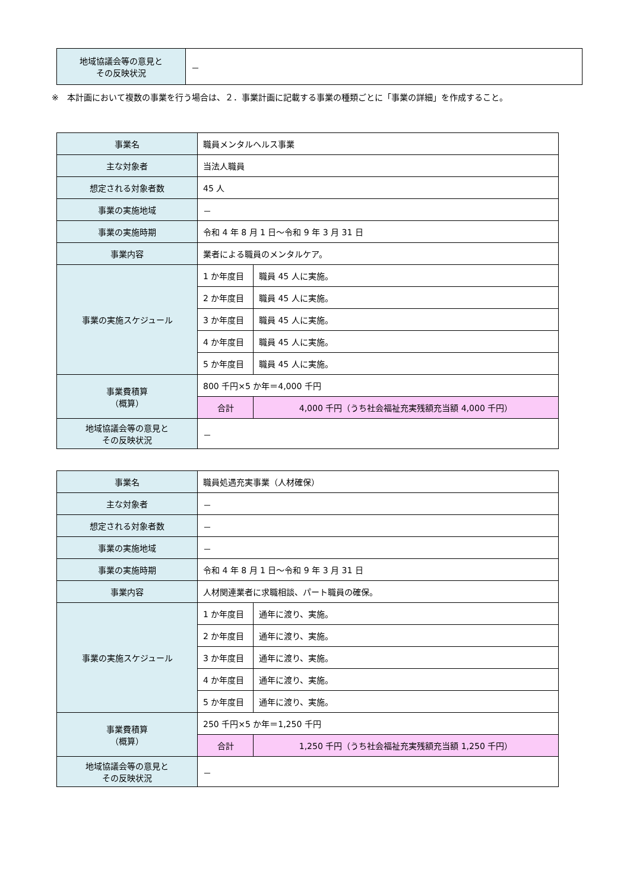| 地域協議会等の意見と その反映状況 | － |
※　本計画において複数の事業を行う場合は、２．事業計画に記載する事業の種類ごとに「事業の詳細」を作成すること。
| 事業名 | 職員メンタルヘルス事業 | | |
| 主な対象者 | 当法人職員 | | |
| 想定される対象者数 | 45 人 | | |
| 事業の実施地域 | － | | |
| 事業の実施時期 | 令和 4 年 8 月 1 日～令和 9 年 3 月 31 日 | | |
| 事業内容 | 業者による職員のメンタルケア。 | | |
| 事業の実施スケジュール | 1 か年度目 | 職員 45 人に実施。 | |
| | 2 か年度目 | 職員 45 人に実施。 | |
| | 3 か年度目 | 職員 45 人に実施。 | |
| | 4 か年度目 | 職員 45 人に実施。 | |
| | 5 か年度目 | 職員 45 人に実施。 | |
| 事業費積算 （概算） | 800 千円×5 か年＝4,000 千円 | | |
| | 合計 | | 4,000 千円（うち社会福祉充実残額充当額 4,000 千円） |
| 地域協議会等の意見と その反映状況 | － | | |
| 事業名 | 職員処遇充実事業（人材確保） | | |
| 主な対象者 | － | | |
| 想定される対象者数 | － | | |
| 事業の実施地域 | － | | |
| 事業の実施時期 | 令和 4 年 8 月 1 日～令和 9 年 3 月 31 日 | | |
| 事業内容 | 人材関連業者に求職相談、パート職員の確保。 | | |
| 事業の実施スケジュール | 1 か年度目 | 通年に渡り、実施。 | |
| | 2 か年度目 | 通年に渡り、実施。 | |
| | 3 か年度目 | 通年に渡り、実施。 | |
| | 4 か年度目 | 通年に渡り、実施。 | |
| | 5 か年度目 | 通年に渡り、実施。 | |
| 事業費積算 （概算） | 250 千円×5 か年＝1,250 千円 | | |
| | 合計 | | 1,250 千円（うち社会福祉充実残額充当額 1,250 千円） |
| 地域協議会等の意見と その反映状況 | － | | |